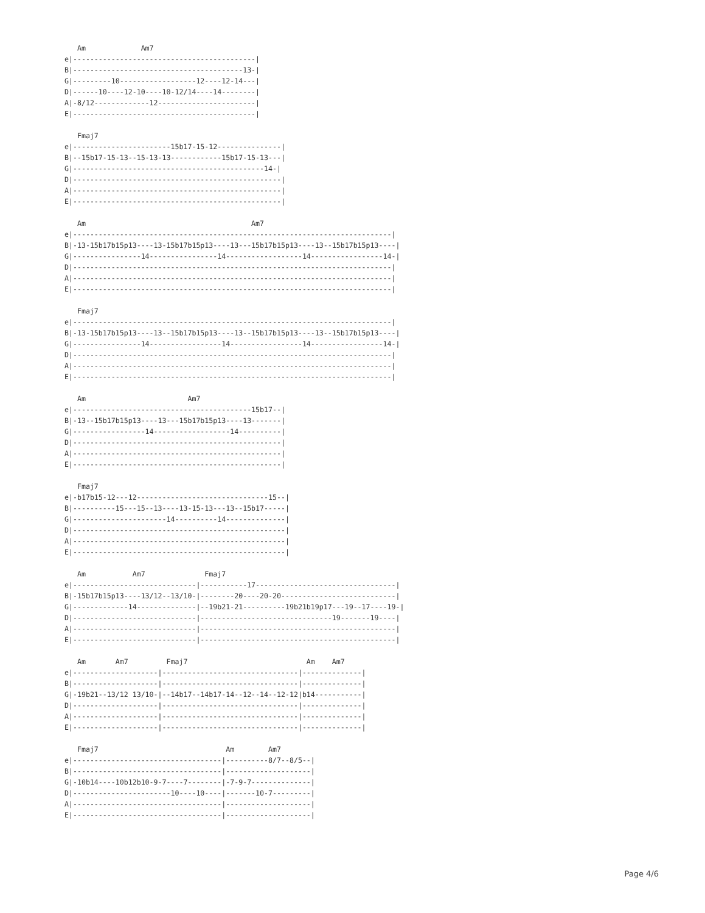Am             Am7
e|-------------------------------------------|
B|----------------------------------------13-|
G|---------10------------------12----12-14---|
D|------10----12-10----10-12/14----14--------|
A|-8/12-------------12-----------------------|
E|-------------------------------------------|

   Fmaj7
e|-----------------------15b17-15-12---------------|
B|--15b17-15-13--15-13-13------------15b17-15-13---|
G|---------------------------------------------14-|
D|-------------------------------------------------|
A|-------------------------------------------------|
E|-------------------------------------------------|

   Am                                       Am7
e|---------------------------------------------------------------------------|
B|-13-15b17b15p13----13-15b17b15p13----13---15b17b15p13----13--15b17b15p13----|
G|----------------14----------------14------------------14-----------------14-|
D|---------------------------------------------------------------------------|
A|---------------------------------------------------------------------------|
E|---------------------------------------------------------------------------|

   Fmaj7
e|---------------------------------------------------------------------------|
B|-13-15b17b15p13----13--15b17b15p13----13--15b17b15p13----13--15b17b15p13----|
G|----------------14-----------------14-----------------14-----------------14-|
D|---------------------------------------------------------------------------|
A|---------------------------------------------------------------------------|
E|---------------------------------------------------------------------------|

   Am                        Am7
e|------------------------------------------15b17--|
B|-13--15b17b15p13----13---15b17b15p13----13-------|
G|-----------------14------------------14----------|
D|-------------------------------------------------|
A|-------------------------------------------------|
E|-------------------------------------------------|

   Fmaj7
e|-b17b15-12---12-------------------------------15--|
B|----------15---15--13----13-15-13---13--15b17-----|
G|----------------------14----------14--------------|
D|--------------------------------------------------|
A|--------------------------------------------------|
E|--------------------------------------------------|

   Am           Am7              Fmaj7
e|-----------------------------|-----------17---------------------------------|
B|-15b17b15p13----13/12--13/10-|--------20----20-20---------------------------|
G|-------------14--------------|--19b21-21----------19b21b19p17---19--17----19-|
D|-----------------------------|-------------------------------19-------19----|
A|-----------------------------|----------------------------------------------|
E|-----------------------------|----------------------------------------------|

   Am       Am7         Fmaj7                            Am    Am7
e|--------------------|--------------------------------|--------------|
B|--------------------|--------------------------------|--------------|
G|-19b21--13/12 13/10-|--14b17--14b17-14--12--14--12-12|b14-----------|
D|--------------------|--------------------------------|--------------|
A|--------------------|--------------------------------|--------------|
E|--------------------|--------------------------------|--------------|

   Fmaj7                              Am        Am7
e|-----------------------------------|----------8/7--8/5--|
B|-----------------------------------|--------------------|
G|-10b14----10b12b10-9-7----7--------|-7-9-7--------------|
D|-----------------------10----10----|-------10-7---------|
A|-----------------------------------|--------------------|
E|-----------------------------------|--------------------|
Page 4/6